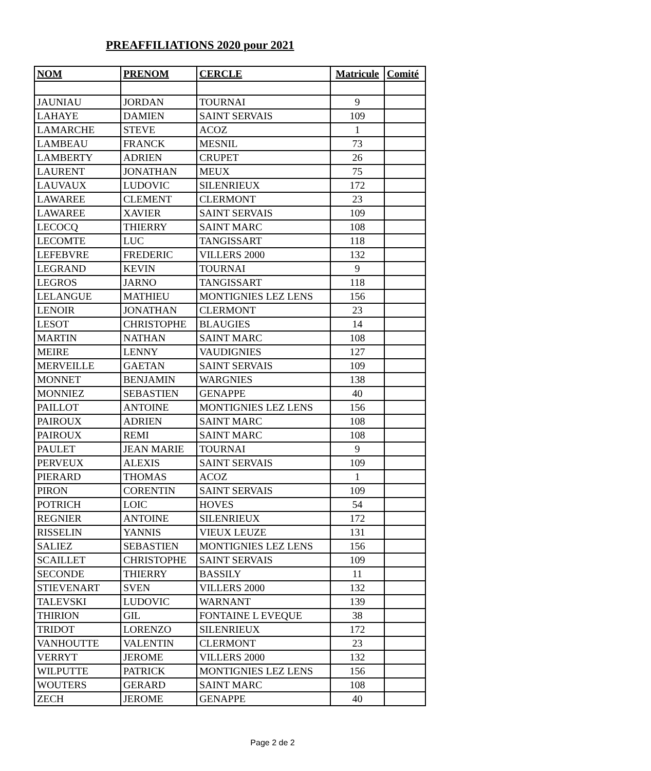PREAFFILIATIONS 2020 pour 2021
| NOM | PRENOM | CERCLE | Matricule | Comité |
| --- | --- | --- | --- | --- |
| JAUNIAU | JORDAN | TOURNAI | 9 | |
| LAHAYE | DAMIEN | SAINT SERVAIS | 109 | |
| LAMARCHE | STEVE | ACOZ | 1 | |
| LAMBEAU | FRANCK | MESNIL | 73 | |
| LAMBERTY | ADRIEN | CRUPET | 26 | |
| LAURENT | JONATHAN | MEUX | 75 | |
| LAUVAUX | LUDOVIC | SILENRIEUX | 172 | |
| LAWAREE | CLEMENT | CLERMONT | 23 | |
| LAWAREE | XAVIER | SAINT SERVAIS | 109 | |
| LECOCQ | THIERRY | SAINT MARC | 108 | |
| LECOMTE | LUC | TANGISSART | 118 | |
| LEFEBVRE | FREDERIC | VILLERS 2000 | 132 | |
| LEGRAND | KEVIN | TOURNAI | 9 | |
| LEGROS | JARNO | TANGISSART | 118 | |
| LELANGUE | MATHIEU | MONTIGNIES LEZ LENS | 156 | |
| LENOIR | JONATHAN | CLERMONT | 23 | |
| LESOT | CHRISTOPHE | BLAUGIES | 14 | |
| MARTIN | NATHAN | SAINT MARC | 108 | |
| MEIRE | LENNY | VAUDIGNIES | 127 | |
| MERVEILLE | GAETAN | SAINT SERVAIS | 109 | |
| MONNET | BENJAMIN | WARGNIES | 138 | |
| MONNIEZ | SEBASTIEN | GENAPPE | 40 | |
| PAILLOT | ANTOINE | MONTIGNIES LEZ LENS | 156 | |
| PAIROUX | ADRIEN | SAINT MARC | 108 | |
| PAIROUX | REMI | SAINT MARC | 108 | |
| PAULET | JEAN MARIE | TOURNAI | 9 | |
| PERVEUX | ALEXIS | SAINT SERVAIS | 109 | |
| PIERARD | THOMAS | ACOZ | 1 | |
| PIRON | CORENTIN | SAINT SERVAIS | 109 | |
| POTRICH | LOIC | HOVES | 54 | |
| REGNIER | ANTOINE | SILENRIEUX | 172 | |
| RISSELIN | YANNIS | VIEUX LEUZE | 131 | |
| SALIEZ | SEBASTIEN | MONTIGNIES LEZ LENS | 156 | |
| SCAILLET | CHRISTOPHE | SAINT SERVAIS | 109 | |
| SECONDE | THIERRY | BASSILY | 11 | |
| STIEVENART | SVEN | VILLERS 2000 | 132 | |
| TALEVSKI | LUDOVIC | WARNANT | 139 | |
| THIRION | GIL | FONTAINE L EVEQUE | 38 | |
| TRIDOT | LORENZO | SILENRIEUX | 172 | |
| VANHOUTTE | VALENTIN | CLERMONT | 23 | |
| VERRYT | JEROME | VILLERS 2000 | 132 | |
| WILPUTTE | PATRICK | MONTIGNIES LEZ LENS | 156 | |
| WOUTERS | GERARD | SAINT MARC | 108 | |
| ZECH | JEROME | GENAPPE | 40 | |
Page 2 de 2